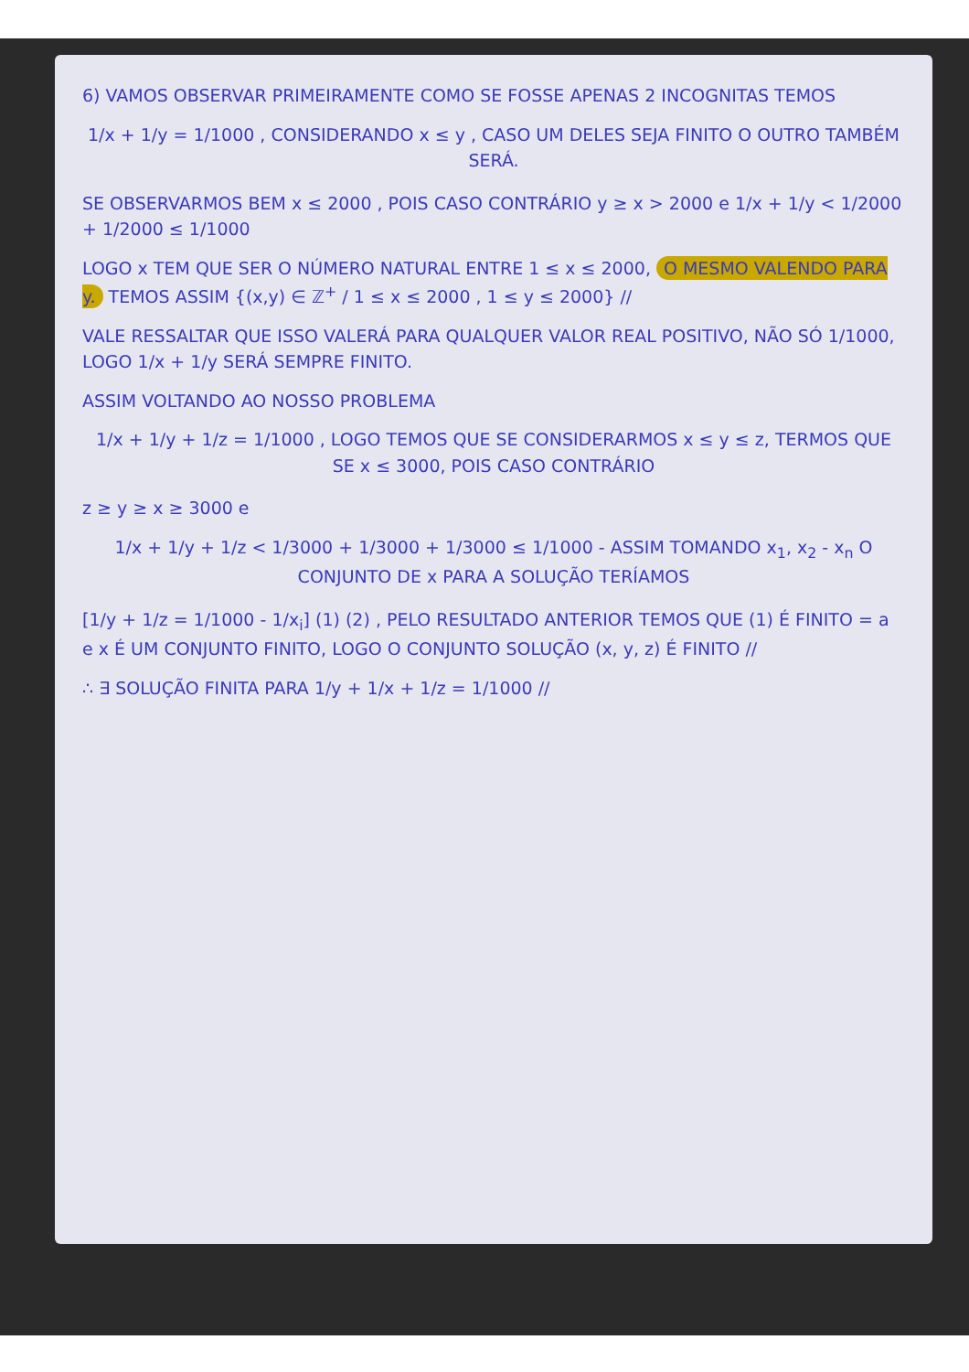6) VAMOS OBSERVAR PRIMEIRAMENTE COMO SE FOSSE APENAS 2 INCOGNITAS TEMOS
1/x + 1/y = 1/1000 , CONSIDERANDO x ≤ y , CASO UM DELES SEJA FINITO O OUTRO TAMBÉM SERÁ.
SE OBSERVARMOS BEM x ≤ 2000 , POIS CASO CONTRÁRIO y ≥ x > 2000 e 1/x + 1/y < 1/2000 + 1/2000 ≤ 1/1000
LOGO x TEM QUE SER O NÚMERO NATURAL ENTRE 1 ≤ x ≤ 2000, O MESMO VALENDO PARA y. TEMOS ASSIM {(x,y) ∈ ℤ<sup>+</sup> / 1 ≤ x ≤ 2000 , 1 ≤ y ≤ 2000} //
VALE RESSALTAR QUE ISSO VALERÁ PARA QUALQUER VALOR REAL POSITIVO, NÃO SÓ 1/1000, LOGO 1/x + 1/y SERÁ SEMPRE FINITO.
ASSIM VOLTANDO AO NOSSO PROBLEMA
1/x + 1/y + 1/z = 1/1000 , LOGO TEMOS QUE SE CONSIDERARMOS x ≤ y ≤ z, TERMOS QUE SE x ≤ 3000, POIS CASO CONTRÁRIO
z ≥ y ≥ x ≥ 3000 e
1/x + 1/y + 1/z < 1/3000 + 1/3000 + 1/3000 ≤ 1/1000 - ASSIM TOMANDO x<sub>1</sub>, x<sub>2</sub> - x<sub>n</sub> O CONJUNTO DE x PARA A SOLUÇÃO TERÍAMOS
[1/y + 1/z = 1/1000 - 1/x<sub>i</sub>] (1) (2) , PELO RESULTADO ANTERIOR TEMOS QUE (1) É FINITO = a e x É UM CONJUNTO FINITO, LOGO O CONJUNTO SOLUÇÃO (x, y, z) É FINITO //
∴ ∃ SOLUÇÃO FINITA PARA 1/y + 1/x + 1/z = 1/1000 //